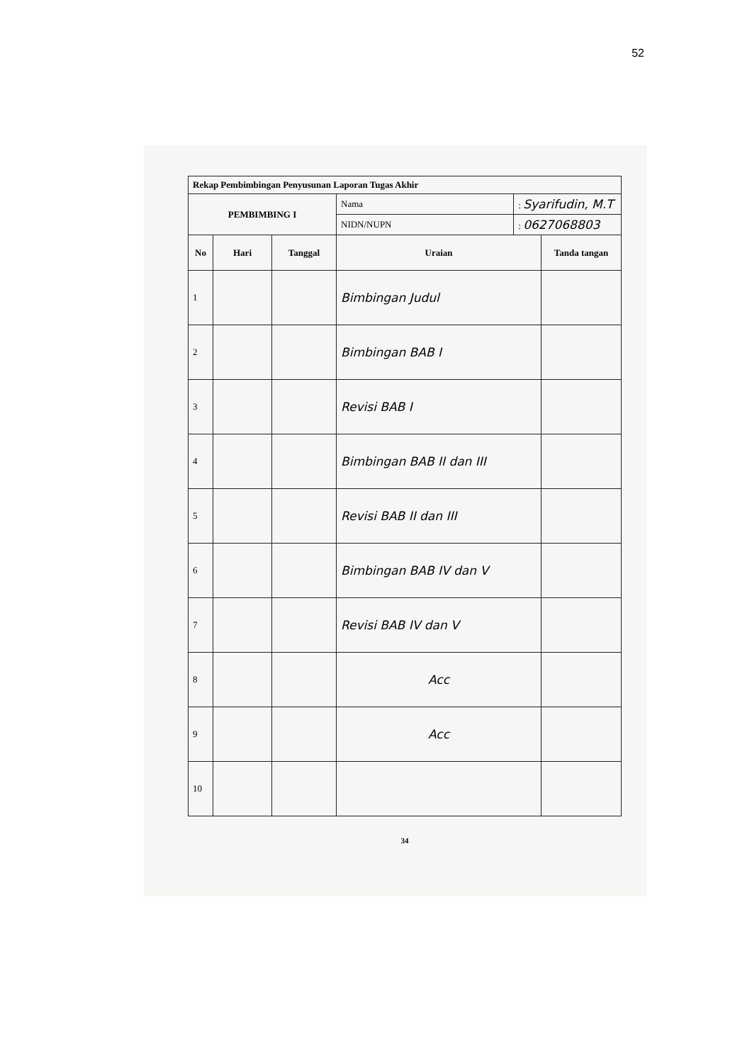52
| Rekap Pembimbingan Penyusunan Laporan Tugas Akhir | | | | | |
| --- | --- | --- | --- | --- | --- |
| PEMBIMBING I | | | Nama | : Syarifudin, M.T | |
| | | | NIDN/NUPN | : 0627068803 | |
| No | Hari | Tanggal | Uraian | | Tanda tangan |
| 1 | | | Bimbingan Judul | | |
| 2 | | | Bimbingan BAB I | | |
| 3 | | | Revisi BAB I | | |
| 4 | | | Bimbingan BAB II dan III | | |
| 5 | | | Revisi BAB II dan III | | |
| 6 | | | Bimbingan BAB IV dan V | | |
| 7 | | | Revisi BAB IV dan V | | |
| 8 | | | Acc | | |
| 9 | | | Acc | | |
| 10 | | | | | |
34